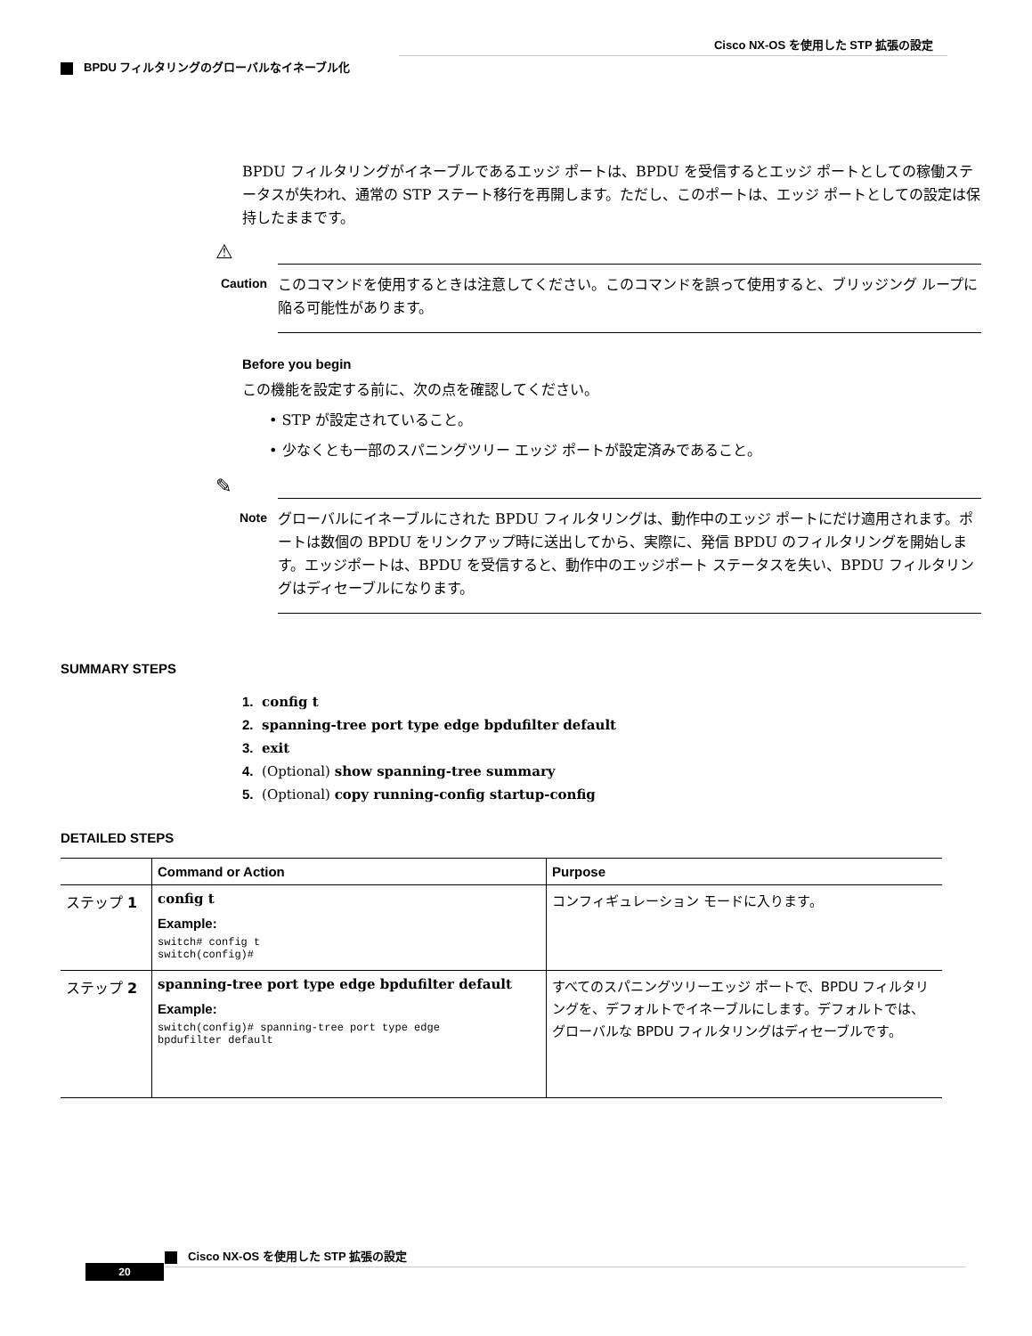Cisco NX-OS を使用した STP 拡張の設定
BPDU フィルタリングのグローバルなイネーブル化
BPDU フィルタリングがイネーブルであるエッジ ポートは、BPDU を受信するとエッジ ポートとしての稼働ステータスが失われ、通常の STP ステート移行を再開します。ただし、このポートは、エッジ ポートとしての設定は保持したままです。
⚠
Caution
このコマンドを使用するときは注意してください。このコマンドを誤って使用すると、ブリッジング ループに陥る可能性があります。
Before you begin
この機能を設定する前に、次の点を確認してください。
• STP が設定されていること。
• 少なくとも一部のスパニングツリー エッジ ポートが設定済みであること。
✎
Note
グローバルにイネーブルにされた BPDU フィルタリングは、動作中のエッジ ポートにだけ適用されます。ポートは数個の BPDU をリンクアップ時に送出してから、実際に、発信 BPDU のフィルタリングを開始します。エッジポートは、BPDU を受信すると、動作中のエッジポート ステータスを失い、BPDU フィルタリングはディセーブルになります。
SUMMARY STEPS
1. config t
2. spanning-tree port type edge bpdufilter default
3. exit
4. (Optional) show spanning-tree summary
5. (Optional) copy running-config startup-config
DETAILED STEPS
| | Command or Action | Purpose |
| --- | --- | --- |
| ステップ 1 | config t Example: switch# config t switch(config)# | コンフィギュレーション モードに入ります。 |
| ステップ 2 | spanning-tree port type edge bpdufilter default Example: switch(config)# spanning-tree port type edge bpdufilter default | すべてのスパニングツリーエッジ ポートで、BPDU フィルタリングを、デフォルトでイネーブルにします。デフォルトでは、グローバルな BPDU フィルタリングはディセーブルです。 |
Cisco NX-OS を使用した STP 拡張の設定
20